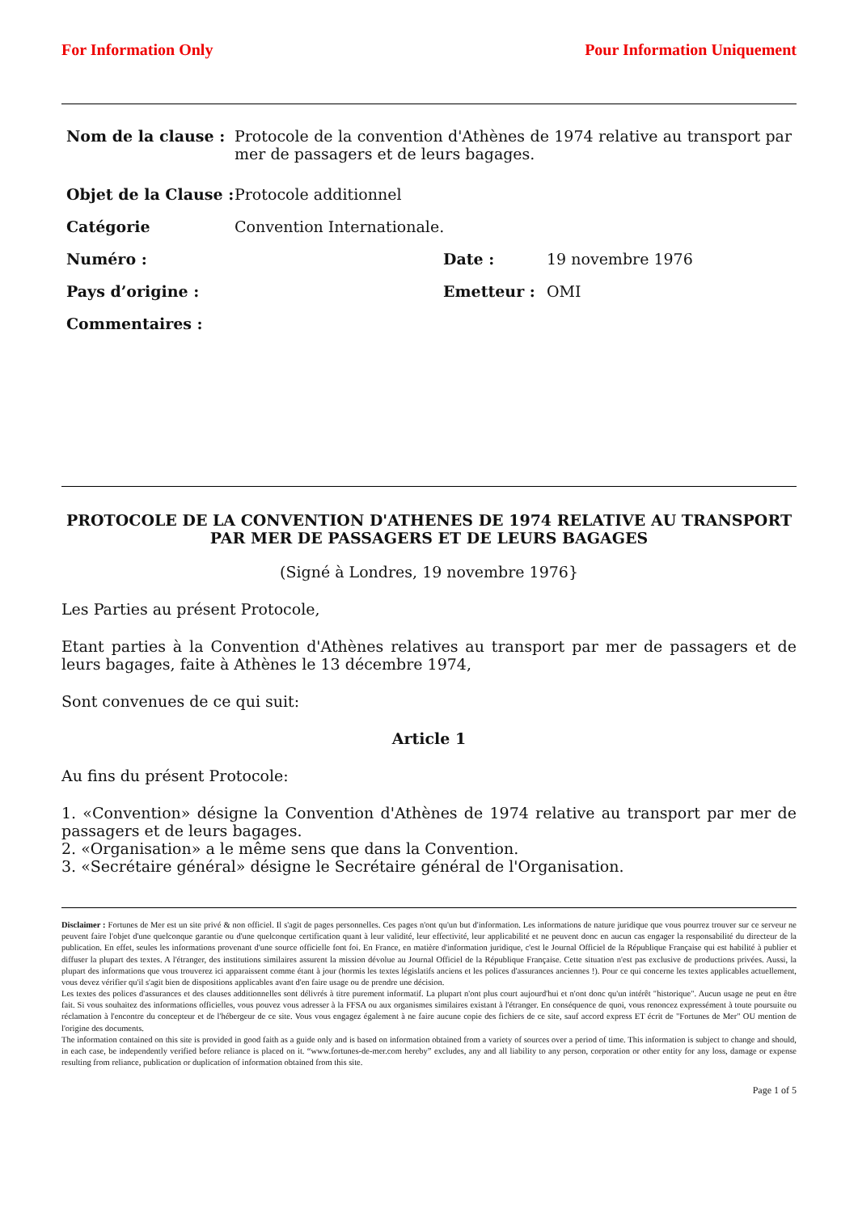For Information Only Pour Information Uniquement
Nom de la clause : Protocole de la convention d'Athènes de 1974 relative au transport par mer de passagers et de leurs bagages.
Objet de la Clause :
Protocole additionnel
Catégorie Convention Internationale.
Numéro : Date : 19 novembre 1976
Pays d’origine : Emetteur : OMI
Commentaires :
PROTOCOLE DE LA CONVENTION D'ATHENES DE 1974 RELATIVE AU TRANSPORT PAR MER DE PASSAGERS ET DE LEURS BAGAGES
(Signé à Londres, 19 novembre 1976}
Les Parties au présent Protocole,
Etant parties à la Convention d'Athènes relatives au transport par mer de passagers et de leurs bagages, faite à Athènes le 13 décembre 1974,
Sont convenues de ce qui suit:
Article 1
Au fins du présent Protocole:
1. «Convention» désigne la Convention d'Athènes de 1974 relative au transport par mer de passagers et de leurs bagages.
2. «Organisation» a le même sens que dans la Convention.
3. «Secrétaire général» désigne le Secrétaire général de l'Organisation.
Disclaimer : Fortunes de Mer est un site privé & non officiel. Il s'agit de pages personnelles. Ces pages n'ont qu'un but d'information. Les informations de nature juridique que vous pourrez trouver sur ce serveur ne peuvent faire l'objet d'une quelconque garantie ou d'une quelconque certification quant à leur validité, leur effectivité, leur applicabilité et ne peuvent donc en aucun cas engager la responsabilité du directeur de la publication. En effet, seules les informations provenant d'une source officielle font foi. En France, en matière d'information juridique, c'est le Journal Officiel de la République Française qui est habilité à publier et diffuser la plupart des textes. A l'étranger, des institutions similaires assurent la mission dévolue au Journal Officiel de la République Française. Cette situation n'est pas exclusive de productions privées. Aussi, la plupart des informations que vous trouverez ici apparaissent comme étant à jour (hormis les textes législatifs anciens et les polices d'assurances anciennes !). Pour ce qui concerne les textes applicables actuellement, vous devez vérifier qu'il s'agit bien de dispositions applicables avant d'en faire usage ou de prendre une décision.
Les textes des polices d'assurances et des clauses additionnelles sont délivrés à titre purement informatif. La plupart n'ont plus court aujourd'hui et n'ont donc qu'un intérêt "historique". Aucun usage ne peut en être fait. Si vous souhaitez des informations officielles, vous pouvez vous adresser à la FFSA ou aux organismes similaires existant à l'étranger. En conséquence de quoi, vous renoncez expressément à toute poursuite ou réclamation à l'encontre du concepteur et de l'hébergeur de ce site. Vous vous engagez également à ne faire aucune copie des fichiers de ce site, sauf accord express ET écrit de "Fortunes de Mer" OU mention de l'origine des documents.
The information contained on this site is provided in good faith as a guide only and is based on information obtained from a variety of sources over a period of time. This information is subject to change and should, in each case, be independently verified before reliance is placed on it. “www.fortunes-de-mer.com hereby” excludes, any and all liability to any person, corporation or other entity for any loss, damage or expense resulting from reliance, publication or duplication of information obtained from this site.
Page 1 of 5